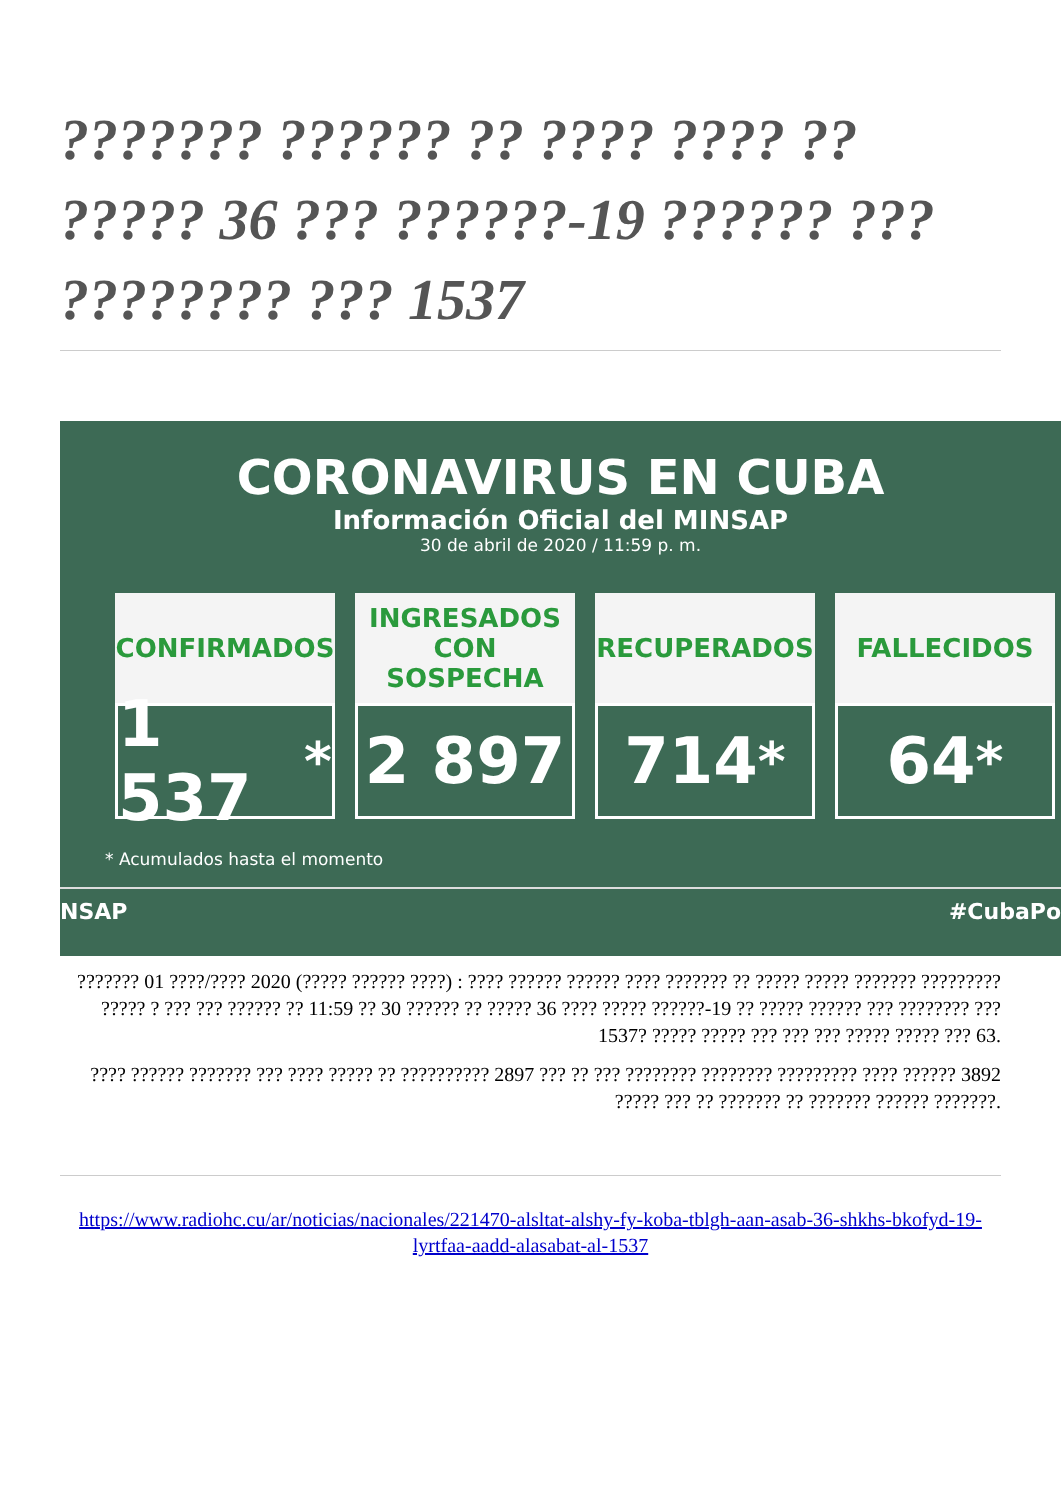??????? ?????? ?? ???? ???? ?? ????? 36 ??? ??????-19 ?????? ??? ???????? ??? 1537
CORONAVIRUS EN CUBA
Información Oficial del MINSAP
30 de abril de 2020 / 11:59 p. m.
CONFIRMADOS
1 537<sup>*</sup>
INGRESADOS CON SOSPECHA
2 897
RECUPERADOS
714<sup>*</sup>
FALLECIDOS
64<sup>*</sup>
* Acumulados hasta el momento
NSAP #CubaPo
??????? 01 ????/???? 2020 (????? ?????? ????) : ???? ?????? ?????? ???? ??????? ?? ????? ????? ??????? ????????? ????? ? ??? ??? ?????? ?? 11:59 ?? 30 ?????? ?? ????? 36 ???? ????? ??????-19 ?? ????? ?????? ??? ???????? ??? 1537? ????? ????? ??? ??? ??? ????? ????? ??? 63.
???? ?????? ??????? ??? ???? ????? ?? ?????????? 2897 ??? ?? ??? ???????? ???????? ????????? ???? ?????? 3892 ????? ??? ?? ??????? ?? ??????? ?????? ???????.
https://www.radiohc.cu/ar/noticias/nacionales/221470-alsltat-alshy-fy-koba-tblgh-aan-asab-36-shkhs-bkofyd-19-lyrtfaa-aadd-alasabat-al-1537